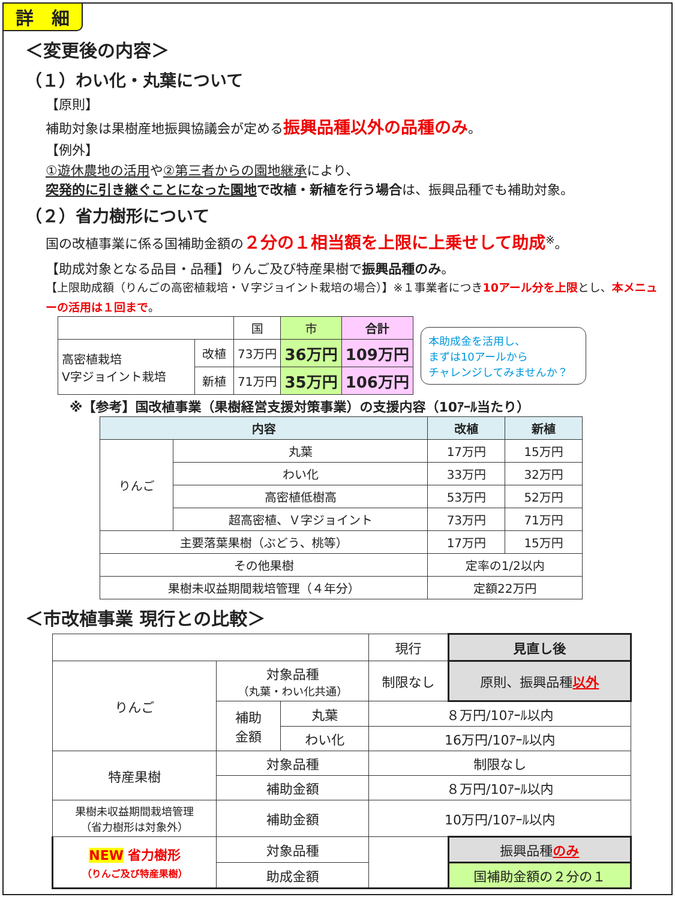詳　細
＜変更後の内容＞
（１）わい化・丸葉について
【原則】
補助対象は果樹産地振興協議会が定める振興品種以外の品種のみ。
【例外】
①遊休農地の活用や②第三者からの園地継承により、
突発的に引き継ぐことになった園地で改植・新植を行う場合は、振興品種でも補助対象。
（２）省力樹形について
国の改植事業に係る国補助金額の２分の１相当額を上限に上乗せして助成<sup>※</sup>。
【助成対象となる品目・品種】りんご及び特産果樹で振興品種のみ。
【上限助成額（りんごの高密植栽培・Ｖ字ジョイント栽培の場合）】※１事業者につき10アール分を上限とし、本メニューの活用は１回まで。
| | | 国 | 市 | 合計 |
| 高密植栽培 V字ジョイント栽培 | 改植 | 73万円 | 36万円 | 109万円 |
| | 新植 | 71万円 | 35万円 | 106万円 |
本助成金を活用し、
まずは10アールから
チャレンジしてみませんか？
※【参考】国改植事業（果樹経営支援対策事業）の支援内容（10ｱｰﾙ当たり）
| 内容 | | 改植 | 新植 |
| --- | --- | --- | --- |
| りんご | 丸葉 | 17万円 | 15万円 |
| | わい化 | 33万円 | 32万円 |
| | 高密植低樹高 | 53万円 | 52万円 |
| | 超高密植、Ｖ字ジョイント | 73万円 | 71万円 |
| 主要落葉果樹（ぶどう、桃等） | | 17万円 | 15万円 |
| その他果樹 | | 定率の1/2以内 | |
| 果樹未収益期間栽培管理（４年分） | | 定額22万円 | |
＜市改植事業 現行との比較＞
| | | | 現行 | 見直し後 |
| りんご | 対象品種 （丸葉・わい化共通） | | 制限なし | 原則、振興品種 以外 |
| | 補助 金額 | 丸葉 | ８万円/10ｱｰﾙ以内 | |
| | | わい化 | 16万円/10ｱｰﾙ以内 | |
| 特産果樹 | 対象品種 | | 制限なし | |
| | 補助金額 | | ８万円/10ｱｰﾙ以内 | |
| 果樹未収益期間栽培管理 （省力樹形は対象外） | 補助金額 | | 10万円/10ｱｰﾙ以内 | |
| NEW 省力樹形 （りんご及び特産果樹） | 対象品種 | | | 振興品種 のみ |
| | 助成金額 | | | 国補助金額の２分の１ |